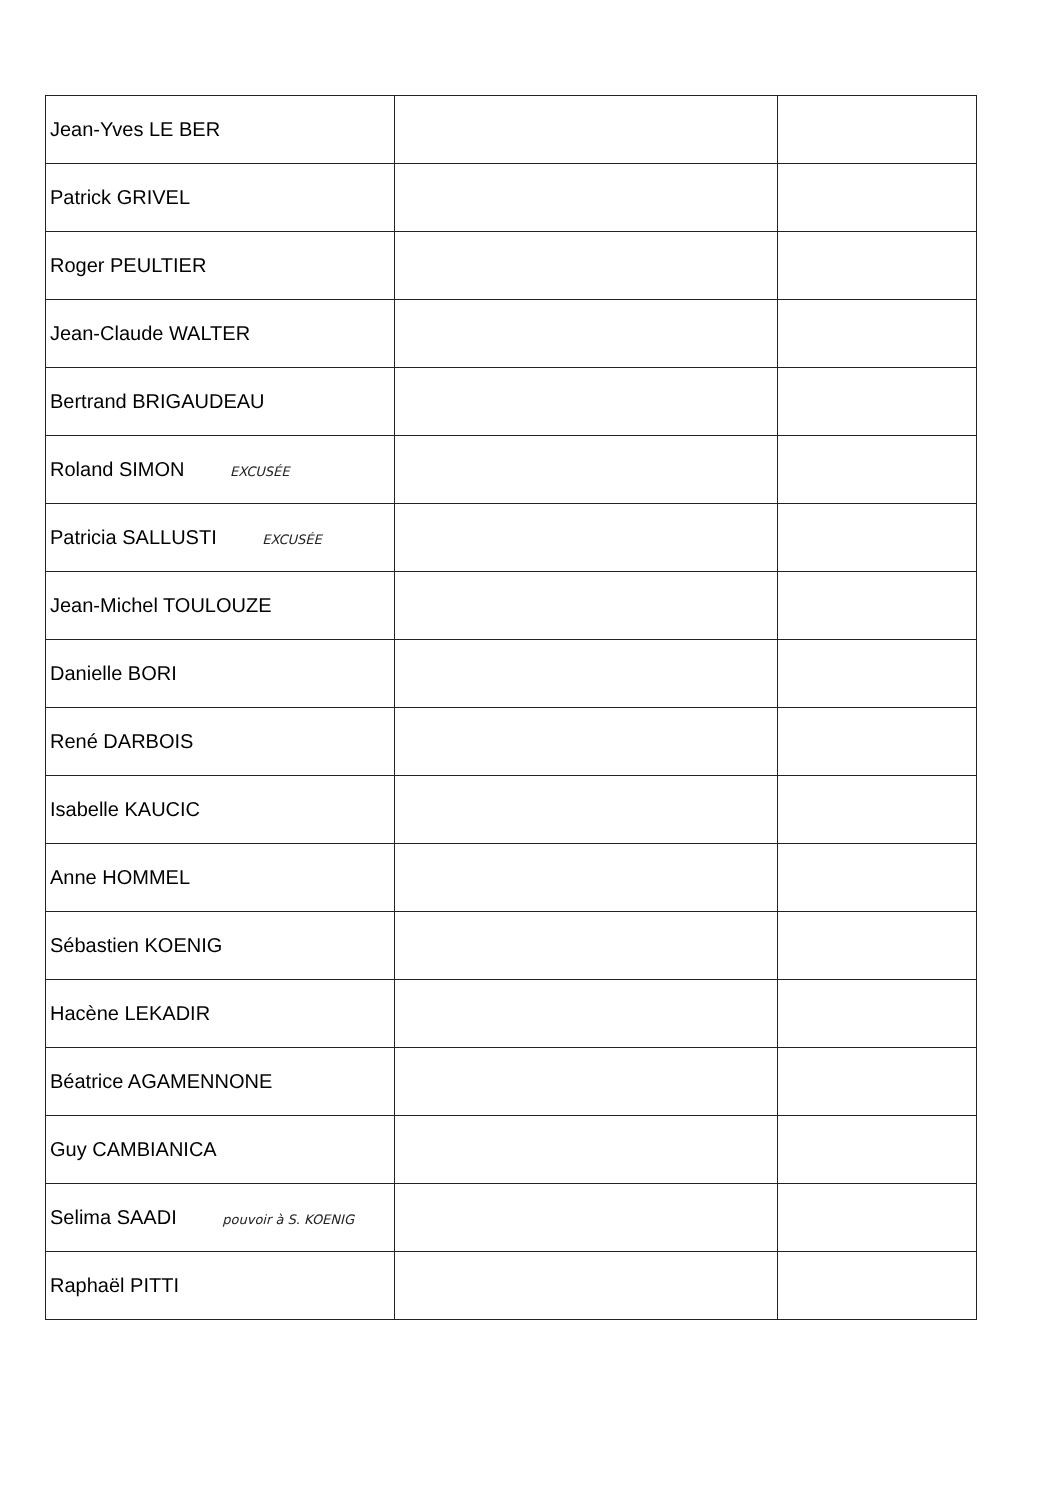| Jean-Yves LE BER | | |
| Patrick GRIVEL | | |
| Roger PEULTIER | | |
| Jean-Claude WALTER | | |
| Bertrand BRIGAUDEAU | | |
| Roland SIMON EXCUSÉE | | |
| Patricia SALLUSTI EXCUSÉE | | |
| Jean-Michel TOULOUZE | | |
| Danielle BORI | | |
| René DARBOIS | | |
| Isabelle KAUCIC | | |
| Anne HOMMEL | | |
| Sébastien KOENIG | | |
| Hacène LEKADIR | | |
| Béatrice AGAMENNONE | | |
| Guy CAMBIANICA | | |
| Selima SAADI pouvoir à S. KOENIG | | |
| Raphaël PITTI | | |